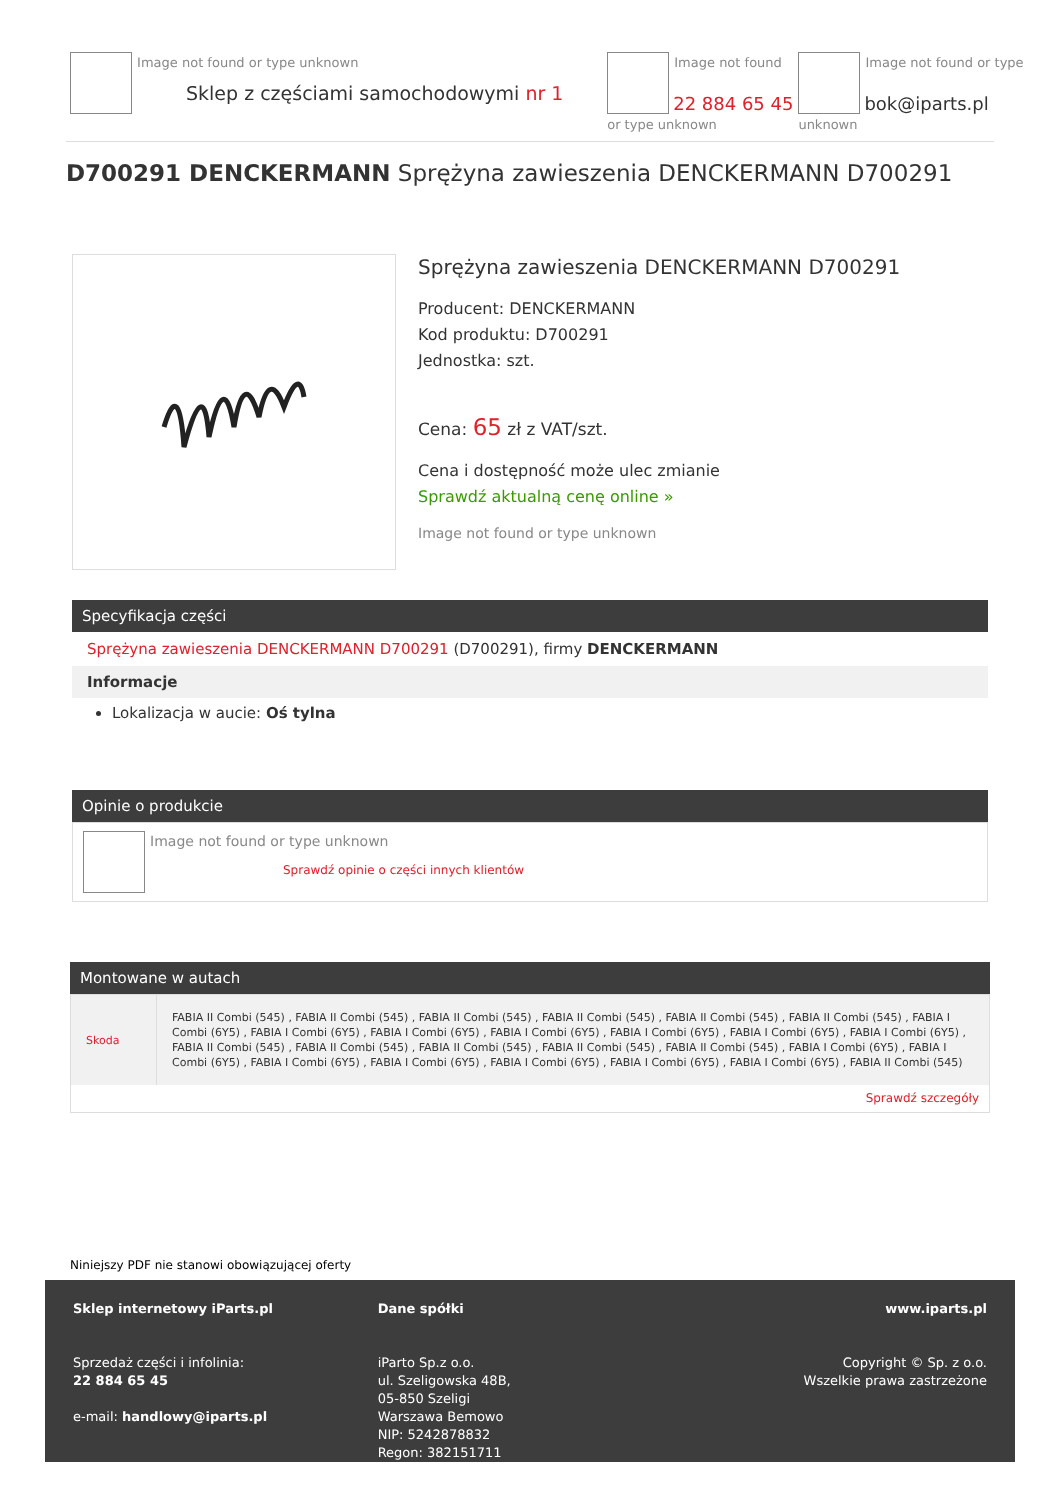Image not found or type unknown
Sklep z częściami samochodowymi nr 1
Image not found or type unknown
22 884 65 45
Image not found or type unknown
bok@iparts.pl
D700291 DENCKERMANN Sprężyna zawieszenia DENCKERMANN D700291
Sprężyna zawieszenia DENCKERMANN D700291
Producent: DENCKERMANN
Kod produktu: D700291
Jednostka: szt.
Cena: 65 zł z VAT/szt.
Cena i dostępność może ulec zmianie
Sprawdź aktualną cenę online »
Image not found or type unknown
Specyfikacja części
Sprężyna zawieszenia DENCKERMANN D700291 (D700291), firmy DENCKERMANN
Informacje
Lokalizacja w aucie: Oś tylna
Opinie o produkcie
Image not found or type unknown
Sprawdź opinie o części innych klientów
Montowane w autach
| Skoda | FABIA II Combi (545) , FABIA II Combi (545) , FABIA II Combi (545) , FABIA II Combi (545) , FABIA II Combi (545) , FABIA II Combi (545) , FABIA I Combi (6Y5) , FABIA I Combi (6Y5) , FABIA I Combi (6Y5) , FABIA I Combi (6Y5) , FABIA I Combi (6Y5) , FABIA I Combi (6Y5) , FABIA I Combi (6Y5) , FABIA II Combi (545) , FABIA II Combi (545) , FABIA II Combi (545) , FABIA II Combi (545) , FABIA II Combi (545) , FABIA I Combi (6Y5) , FABIA I Combi (6Y5) , FABIA I Combi (6Y5) , FABIA I Combi (6Y5) , FABIA I Combi (6Y5) , FABIA I Combi (6Y5) , FABIA I Combi (6Y5) , FABIA II Combi (545) |
| Sprawdź szczegóły | |
Niniejszy PDF nie stanowi obowiązującej oferty
Sklep internetowy iParts.pl
Sprzedaż części i infolinia:
22 884 65 45
e-mail: handlowy@iparts.pl
Dane spółki
iParto Sp.z o.o.
ul. Szeligowska 48B,
05-850 Szeligi
Warszawa Bemowo
NIP: 5242878832
Regon: 382151711
www.iparts.pl
Copyright © Sp. z o.o.
Wszelkie prawa zastrzeżone